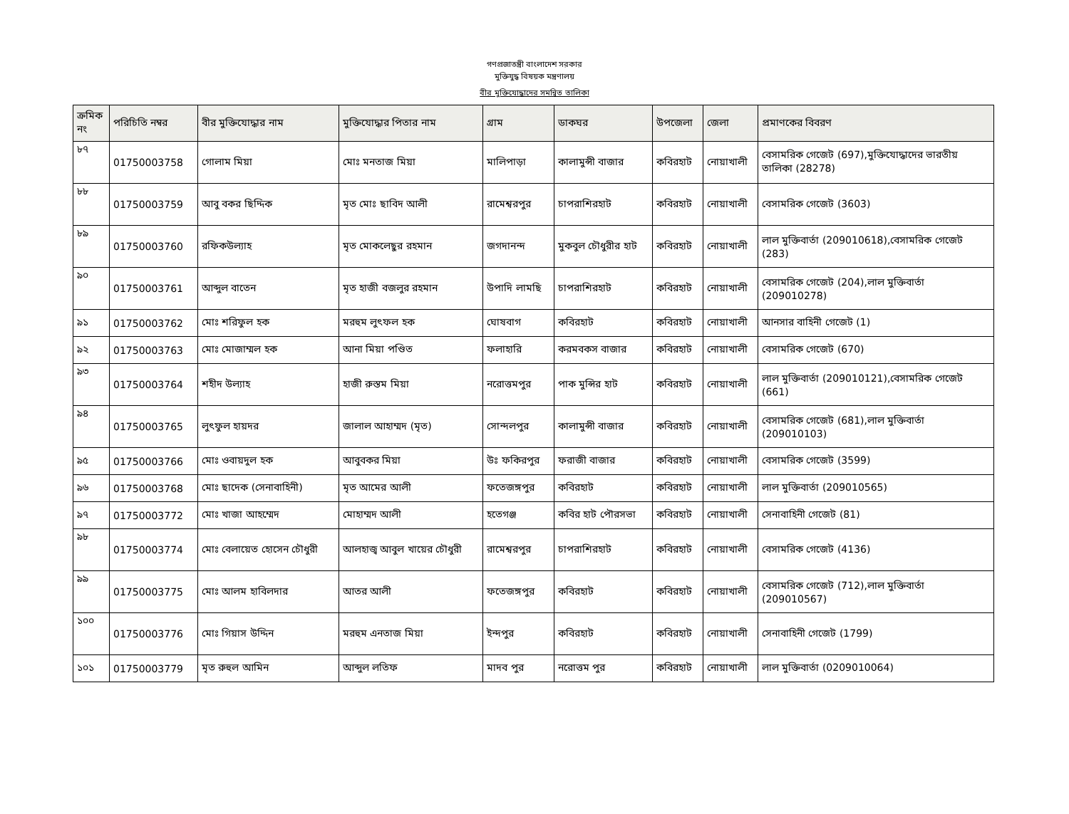গণপ্রজাতন্ত্রী বাংলাদেশ সরকার
মুক্তিযুদ্ধ বিষয়ক মন্ত্রণালয়
বীর মুক্তিযোদ্ধাদের সমন্বিত তালিকা
| ক্রমিক নং | পরিচিতি নম্বর | বীর মুক্তিযোদ্ধার নাম | মুক্তিযোদ্ধার পিতার নাম | গ্রাম | ডাকঘর | উপজেলা | জেলা | প্রমাণকের বিবরণ |
| --- | --- | --- | --- | --- | --- | --- | --- | --- |
| ৮৭ | 01750003758 | গোলাম মিয়া | মোঃ মনতাজ মিয়া | মালিপাড়া | কালামুন্সী বাজার | কবিরহাট | নোয়াখালী | বেসামরিক গেজেট (697),মুক্তিযোদ্ধাদের ভারতীয় তালিকা (28278) |
| ৮৮ | 01750003759 | আবু বকর ছিদ্দিক | মৃত মোঃ ছাবিদ আলী | রামেশ্বরপুর | চাপরাশিরহাট | কবিরহাট | নোয়াখালী | বেসামরিক গেজেট (3603) |
| ৮৯ | 01750003760 | রফিকউল্যাহ | মৃত মোকলেছুর রহমান | জগদানন্দ | মুকবুল চৌধুরীর হাট | কবিরহাট | নোয়াখালী | লাল মুক্তিবার্তা (209010618),বেসামরিক গেজেট (283) |
| ৯০ | 01750003761 | আব্দুল বাতেন | মৃত হাজী বজলুর রহমান | উপাদি লামছি | চাপরাশিরহাট | কবিরহাট | নোয়াখালী | বেসামরিক গেজেট (204),লাল মুক্তিবার্তা (209010278) |
| ৯১ | 01750003762 | মোঃ শরিফুল হক | মরহুম লুৎফল হক | ঘোষবাগ | কবিরহাট | কবিরহাট | নোয়াখালী | আনসার বাহিনী গেজেট (1) |
| ৯২ | 01750003763 | মোঃ মোজাম্মল হক | আনা মিয়া পণ্ডিত | ফলাহারি | করমবকস বাজার | কবিরহাট | নোয়াখালী | বেসামরিক গেজেট (670) |
| ৯৩ | 01750003764 | শহীদ উল্যাহ | হাজী রুস্তম মিয়া | নরোত্তমপুর | পাক মুন্সির হাট | কবিরহাট | নোয়াখালী | লাল মুক্তিবার্তা (209010121),বেসামরিক গেজেট (661) |
| ৯৪ | 01750003765 | লুৎফুল হায়দর | জালাল আহাম্মদ (মৃত) | সোন্দলপুর | কালামুন্সী বাজার | কবিরহাট | নোয়াখালী | বেসামরিক গেজেট (681),লাল মুক্তিবার্তা (209010103) |
| ৯৫ | 01750003766 | মোঃ ওবায়দুল হক | আবুবকর মিয়া | উঃ ফকিরপুর | ফরাজী বাজার | কবিরহাট | নোয়াখালী | বেসামরিক গেজেট (3599) |
| ৯৬ | 01750003768 | মোঃ ছাদেক (সেনাবাহিনী) | মৃত আমের আলী | ফতেজঙ্গপুর | কবিরহাট | কবিরহাট | নোয়াখালী | লাল মুক্তিবার্তা (209010565) |
| ৯৭ | 01750003772 | মোঃ খাজা আহম্মেদ | মোহাম্মদ আলী | হতেগঞ্জ | কবির হাট পৌরসভা | কবিরহাট | নোয়াখালী | সেনাবাহিনী গেজেট (81) |
| ৯৮ | 01750003774 | মোঃ বেলায়েত হোসেন চৌধুরী | আলহাজ্ব আবুল খায়ের চৌধুরী | রামেশ্বরপুর | চাপরাশিরহাট | কবিরহাট | নোয়াখালী | বেসামরিক গেজেট (4136) |
| ৯৯ | 01750003775 | মোঃ আলম হাবিলদার | আতর আলী | ফতেজঙ্গপুর | কবিরহাট | কবিরহাট | নোয়াখালী | বেসামরিক গেজেট (712),লাল মুক্তিবার্তা (209010567) |
| ১০০ | 01750003776 | মোঃ গিয়াস উদ্দিন | মরহুম এনতাজ মিয়া | ইন্দপুর | কবিরহাট | কবিরহাট | নোয়াখালী | সেনাবাহিনী গেজেট (1799) |
| ১০১ | 01750003779 | মৃত রুহুল আমিন | আব্দুল লতিফ | মাদব পুর | নরোত্তম পুর | কবিরহাট | নোয়াখালী | লাল মুক্তিবার্তা (0209010064) |